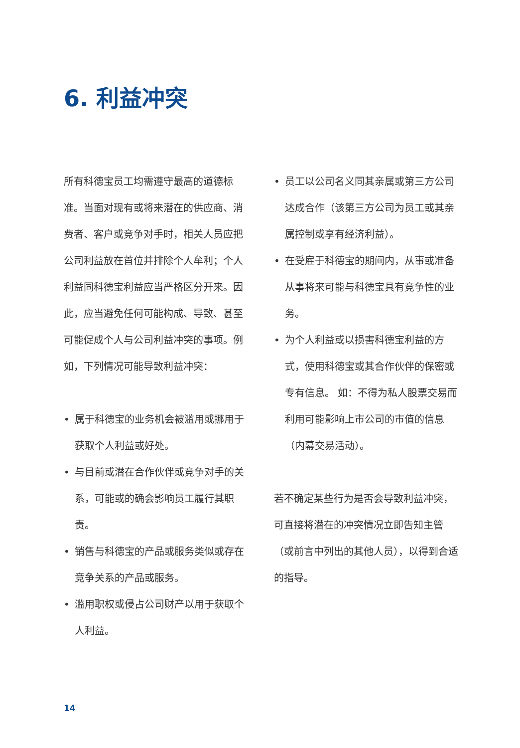6. 利益冲突
所有科德宝员工均需遵守最高的道德标准。当面对现有或将来潜在的供应商、消费者、客户或竞争对手时，相关人员应把公司利益放在首位并排除个人牟利；个人利益同科德宝利益应当严格区分开来。因此，应当避免任何可能构成、导致、甚至可能促成个人与公司利益冲突的事项。例如，下列情况可能导致利益冲突：
• 属于科德宝的业务机会被滥用或挪用于获取个人利益或好处。
• 与目前或潜在合作伙伴或竞争对手的关系，可能或的确会影响员工履行其职责。
• 销售与科德宝的产品或服务类似或存在竞争关系的产品或服务。
• 滥用职权或侵占公司财产以用于获取个人利益。
• 员工以公司名义同其亲属或第三方公司达成合作（该第三方公司为员工或其亲属控制或享有经济利益）。
• 在受雇于科德宝的期间内，从事或准备从事将来可能与科德宝具有竞争性的业务。
• 为个人利益或以损害科德宝利益的方式，使用科德宝或其合作伙伴的保密或专有信息。 如：不得为私人股票交易而利用可能影响上市公司的市值的信息（内幕交易活动）。
若不确定某些行为是否会导致利益冲突，可直接将潜在的冲突情况立即告知主管（或前言中列出的其他人员），以得到合适的指导。
14